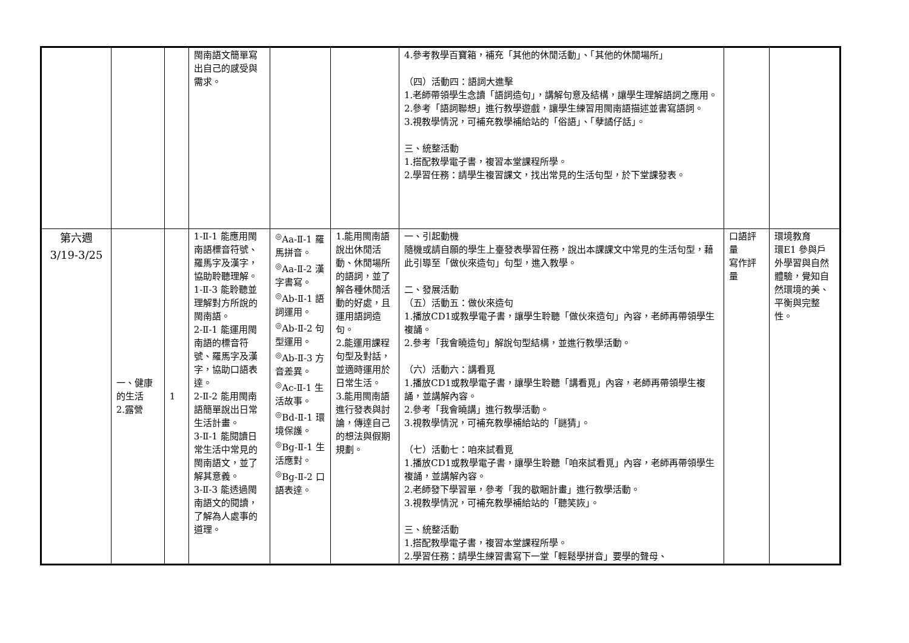| | | | 閩南語文簡單寫出自己的感受與需求。 | | | 4.參考教學百寶箱，補充「其他的休閒活動」、「其他的休閒場所」 （四）活動四：語詞大進擊 1.老師帶領學生念讀「語詞造句」，講解句意及結構，讓學生理解語詞之應用。 2.參考「語詞聯想」進行教學遊戲，讓學生練習用閩南語描述並書寫語詞。 3.視教學情況，可補充教學補給站的「俗語」、「孽譎仔話」。 三、統整活動 1.搭配教學電子書，複習本堂課程所學。 2.學習任務：請學生複習課文，找出常見的生活句型，於下堂課發表。 | | |
| 第六週 3/19-3/25 | 一、健康的生活 2.露營 | 1 | 1-Ⅱ-1 能應用閩南語標音符號、羅馬字及漢字，協助聆聽理解。 1-Ⅱ-3 能聆聽並理解對方所說的閩南語。 2-Ⅱ-1 能運用閩南語的標音符號、羅馬字及漢字，協助口語表達。 2-Ⅱ-2 能用閩南語簡單說出日常生活計畫。 3-Ⅱ-1 能閱讀日常生活中常見的閩南語文，並了解其意義。 3-Ⅱ-3 能透過閩南語文的閱讀，了解為人處事的道理。 | <sup>◎</sup>Aa-Ⅱ-1 羅馬拼音。 <sup>◎</sup>Aa-Ⅱ-2 漢字書寫。 <sup>◎</sup>Ab-Ⅱ-1 語詞運用。 <sup>◎</sup>Ab-Ⅱ-2 句型運用。 <sup>◎</sup>Ab-Ⅱ-3 方音差異。 <sup>◎</sup>Ac-Ⅱ-1 生活故事。 <sup>◎</sup>Bd-Ⅱ-1 環境保護。 <sup>◎</sup>Bg-Ⅱ-1 生活應對。 <sup>◎</sup>Bg-Ⅱ-2 口語表達。 | 1.能用閩南語說出休閒活動、休閒場所的語詞，並了解各種休閒活動的好處，且運用語詞造句。 2.能運用課程句型及對話，並適時運用於日常生活。 3.能用閩南語進行發表與討論，傳達自己的想法與假期規劃。 | 一、引起動機 隨機或請自願的學生上臺發表學習任務，說出本課課文中常見的生活句型，藉此引導至「做伙來造句」句型，進入教學。 二、發展活動 （五）活動五：做伙來造句 1.播放CD1或教學電子書，讓學生聆聽「做伙來造句」內容，老師再帶領學生複誦。 2.參考「我會曉造句」解說句型結構，並進行教學活動。 （六）活動六：講看覓 1.播放CD1或教學電子書，讓學生聆聽「講看覓」內容，老師再帶領學生複誦，並講解內容。 2.參考「我會曉講」進行教學活動。 3.視教學情況，可補充教學補給站的「謎猜」。 （七）活動七：咱來試看覓 1.播放CD1或教學電子書，讓學生聆聽「咱來試看覓」內容，老師再帶領學生複誦，並講解內容。 2.老師發下學習單，參考「我的歇睏計畫」進行教學活動。 3.視教學情況，可補充教學補給站的「聽笑詼」。 三、統整活動 1.搭配教學電子書，複習本堂課程所學。 2.學習任務：請學生練習書寫下一堂「輕鬆學拼音」要學的聲母、 | 口語評量 寫作評量 | 環境教育 環E1 參與戶外學習與自然體驗，覺知自然環境的美、平衡與完整性。 |